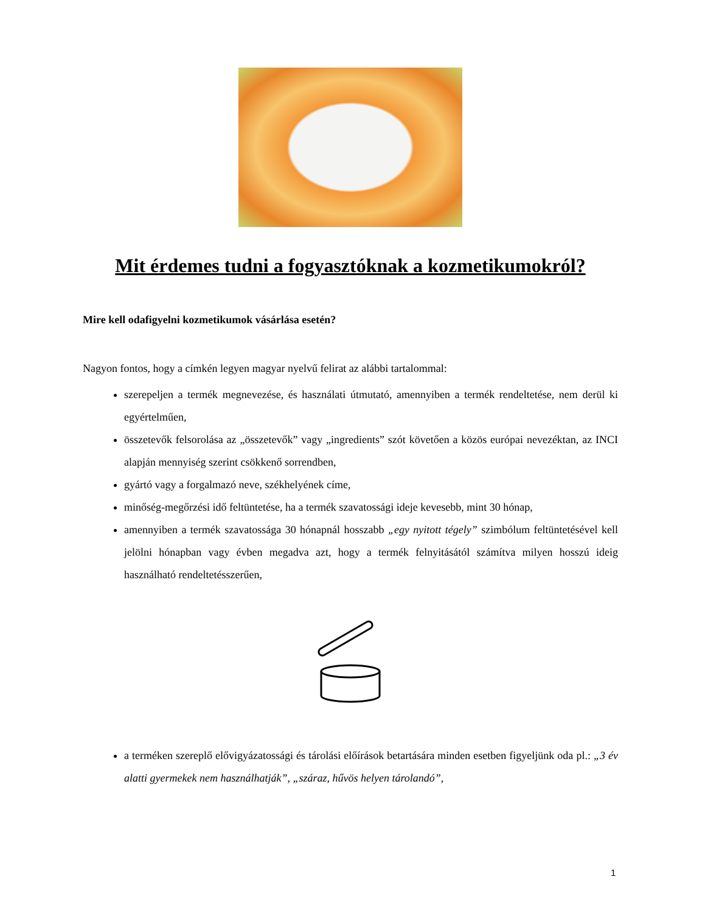Mit érdemes tudni a fogyasztóknak a kozmetikumokról?
Mire kell odafigyelni kozmetikumok vásárlása esetén?
Nagyon fontos, hogy a címkén legyen magyar nyelvű felirat az alábbi tartalommal:
szerepeljen a termék megnevezése, és használati útmutató, amennyiben a termék rendeltetése, nem derül ki egyértelműen,
összetevők felsorolása az „összetevők” vagy „ingredients” szót követően a közös európai nevezéktan, az INCI alapján mennyiség szerint csökkenő sorrendben,
gyártó vagy a forgalmazó neve, székhelyének címe,
minőség-megőrzési idő feltüntetése, ha a termék szavatossági ideje kevesebb, mint 30 hónap,
amennyiben a termék szavatossága 30 hónapnál hosszabb „egy nyitott tégely” szimbólum feltüntetésével kell jelölni hónapban vagy évben megadva azt, hogy a termék felnyitásától számítva milyen hosszú ideig használható rendeltetésszerűen,
a terméken szereplő elővigyázatossági és tárolási előírások betartására minden esetben figyeljünk oda pl.: „3 év alatti gyermekek nem használhatják”, „száraz, hűvös helyen tárolandó”,
1